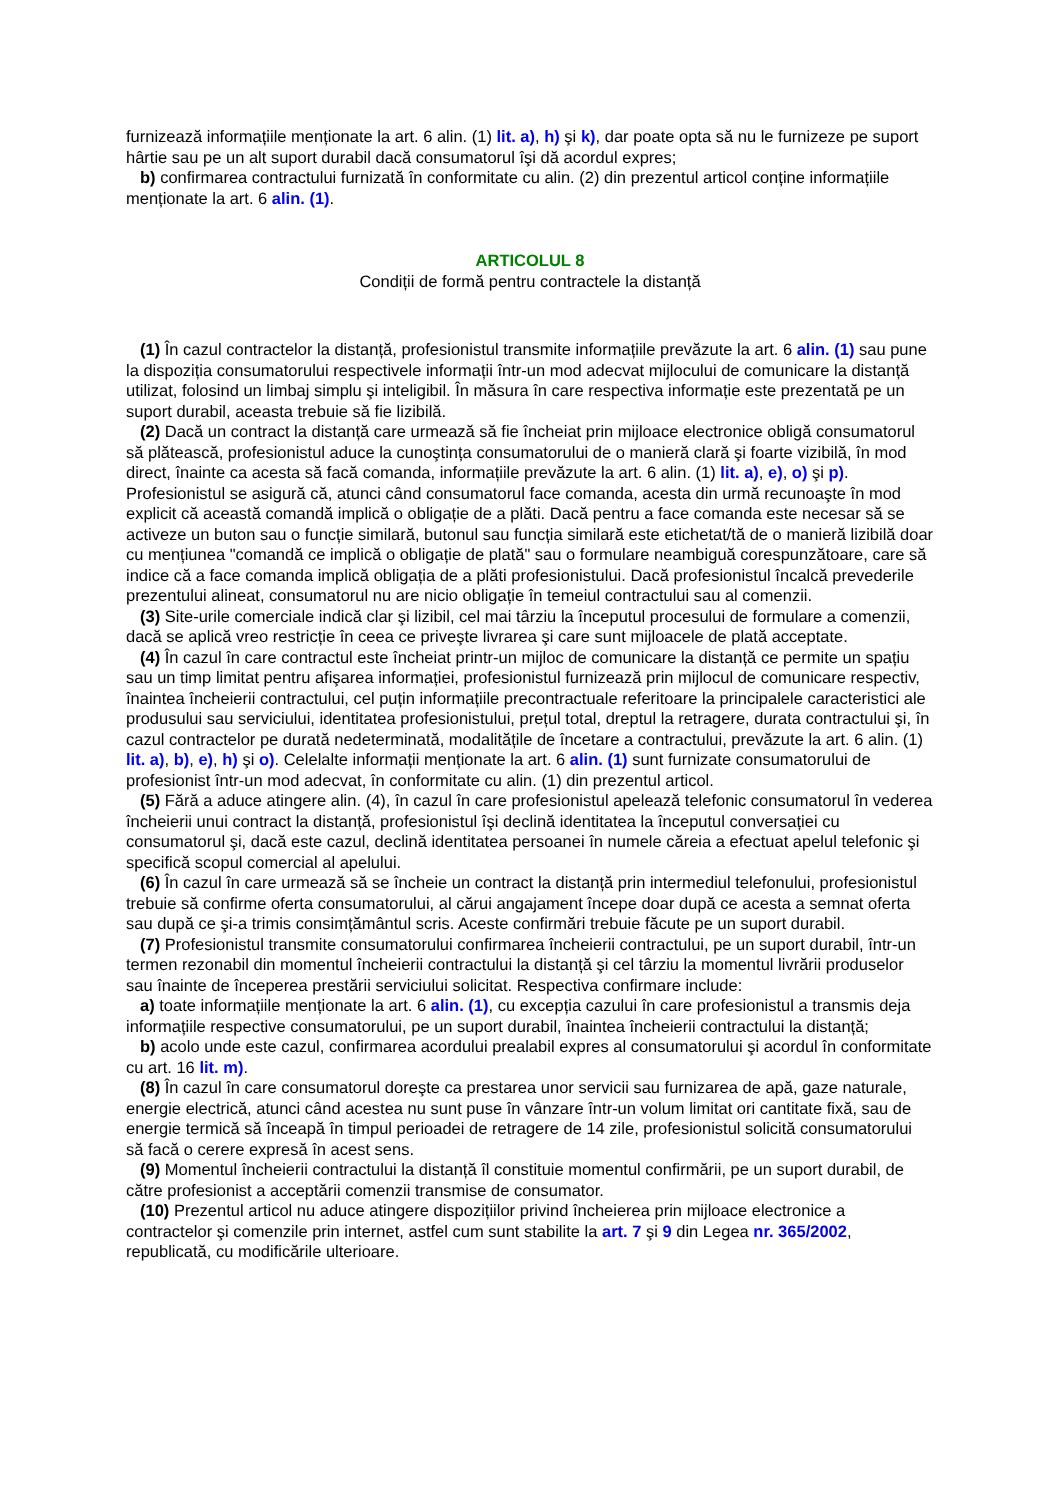furnizează informațiile menționate la art. 6 alin. (1) lit. a), h) şi k), dar poate opta să nu le furnizeze pe suport hârtie sau pe un alt suport durabil dacă consumatorul îşi dă acordul expres;
b) confirmarea contractului furnizată în conformitate cu alin. (2) din prezentul articol conține informațiile menționate la art. 6 alin. (1).
ARTICOLUL 8
Condiții de formă pentru contractele la distanță
(1) În cazul contractelor la distanță, profesionistul transmite informațiile prevăzute la art. 6 alin. (1) sau pune la dispoziția consumatorului respectivele informații într-un mod adecvat mijlocului de comunicare la distanță utilizat, folosind un limbaj simplu şi inteligibil. În măsura în care respectiva informație este prezentată pe un suport durabil, aceasta trebuie să fie lizibilă.
(2) Dacă un contract la distanță care urmează să fie încheiat prin mijloace electronice obligă consumatorul să plătească, profesionistul aduce la cunoştința consumatorului de o manieră clară şi foarte vizibilă, în mod direct, înainte ca acesta să facă comanda, informațiile prevăzute la art. 6 alin. (1) lit. a), e), o) şi p). Profesionistul se asigură că, atunci când consumatorul face comanda, acesta din urmă recunoaşte în mod explicit că această comandă implică o obligație de a plăti. Dacă pentru a face comanda este necesar să se activeze un buton sau o funcție similară, butonul sau funcția similară este etichetat/tă de o manieră lizibilă doar cu mențiunea "comandă ce implică o obligație de plată" sau o formulare neambiguă corespunzătoare, care să indice că a face comanda implică obligația de a plăti profesionistului. Dacă profesionistul încalcă prevederile prezentului alineat, consumatorul nu are nicio obligație în temeiul contractului sau al comenzii.
(3) Site-urile comerciale indică clar şi lizibil, cel mai târziu la începutul procesului de formulare a comenzii, dacă se aplică vreo restricție în ceea ce priveşte livrarea şi care sunt mijloacele de plată acceptate.
(4) În cazul în care contractul este încheiat printr-un mijloc de comunicare la distanță ce permite un spațiu sau un timp limitat pentru afişarea informației, profesionistul furnizează prin mijlocul de comunicare respectiv, înaintea încheierii contractului, cel puțin informațiile precontractuale referitoare la principalele caracteristici ale produsului sau serviciului, identitatea profesionistului, prețul total, dreptul la retragere, durata contractului şi, în cazul contractelor pe durată nedeterminată, modalitățile de încetare a contractului, prevăzute la art. 6 alin. (1) lit. a), b), e), h) şi o). Celelalte informații menționate la art. 6 alin. (1) sunt furnizate consumatorului de profesionist într-un mod adecvat, în conformitate cu alin. (1) din prezentul articol.
(5) Fără a aduce atingere alin. (4), în cazul în care profesionistul apelează telefonic consumatorul în vederea încheierii unui contract la distanță, profesionistul îşi declină identitatea la începutul conversației cu consumatorul şi, dacă este cazul, declină identitatea persoanei în numele căreia a efectuat apelul telefonic şi specifică scopul comercial al apelului.
(6) În cazul în care urmează să se încheie un contract la distanță prin intermediul telefonului, profesionistul trebuie să confirme oferta consumatorului, al cărui angajament începe doar după ce acesta a semnat oferta sau după ce şi-a trimis consimțământul scris. Aceste confirmări trebuie făcute pe un suport durabil.
(7) Profesionistul transmite consumatorului confirmarea încheierii contractului, pe un suport durabil, într-un termen rezonabil din momentul încheierii contractului la distanță şi cel târziu la momentul livrării produselor sau înainte de începerea prestării serviciului solicitat. Respectiva confirmare include:
a) toate informațiile menționate la art. 6 alin. (1), cu excepția cazului în care profesionistul a transmis deja informațiile respective consumatorului, pe un suport durabil, înaintea încheierii contractului la distanță;
b) acolo unde este cazul, confirmarea acordului prealabil expres al consumatorului şi acordul în conformitate cu art. 16 lit. m).
(8) În cazul în care consumatorul doreşte ca prestarea unor servicii sau furnizarea de apă, gaze naturale, energie electrică, atunci când acestea nu sunt puse în vânzare într-un volum limitat ori cantitate fixă, sau de energie termică să înceapă în timpul perioadei de retragere de 14 zile, profesionistul solicită consumatorului să facă o cerere expresă în acest sens.
(9) Momentul încheierii contractului la distanță îl constituie momentul confirmării, pe un suport durabil, de către profesionist a acceptării comenzii transmise de consumator.
(10) Prezentul articol nu aduce atingere dispozițiilor privind încheierea prin mijloace electronice a contractelor şi comenzile prin internet, astfel cum sunt stabilite la art. 7 şi 9 din Legea nr. 365/2002, republicată, cu modificările ulterioare.